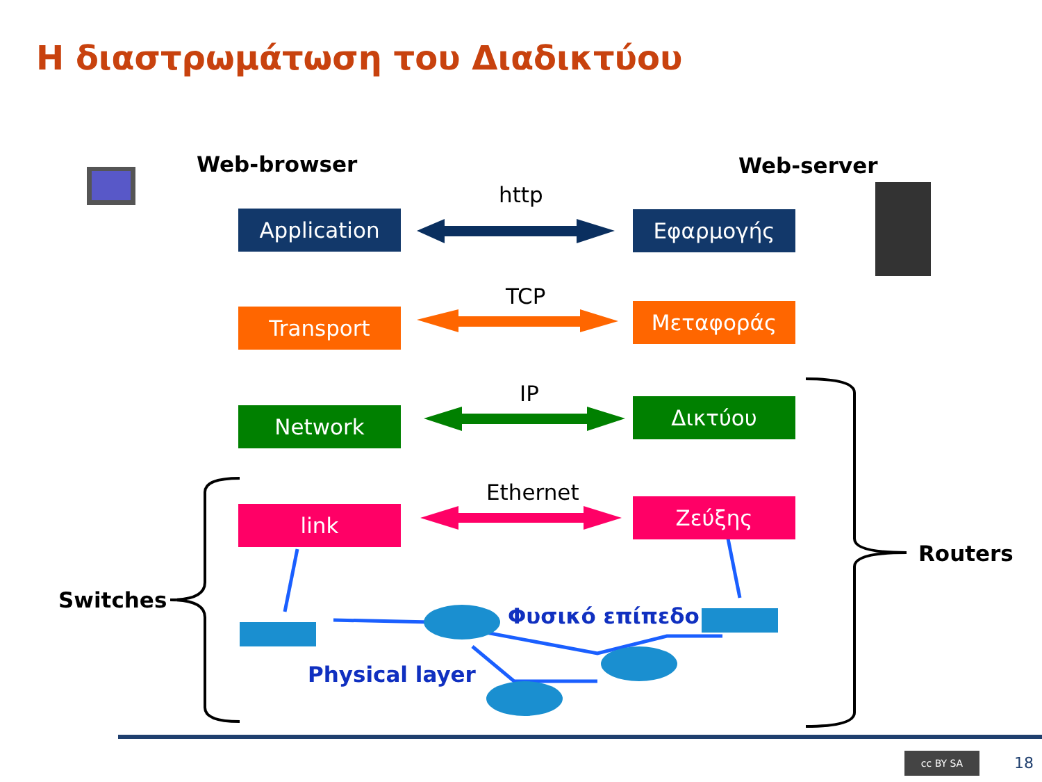Η διαστρωμάτωση του Διαδικτύου
Web-browser Web-server
Application Εφαρμογής
Transport Μεταφοράς
Network Δικτύου
link Ζεύξης
http
TCP
IP
Ethernet
Routers
Switches
Φυσικό επίπεδο
Physical layer
18
cc BY SA